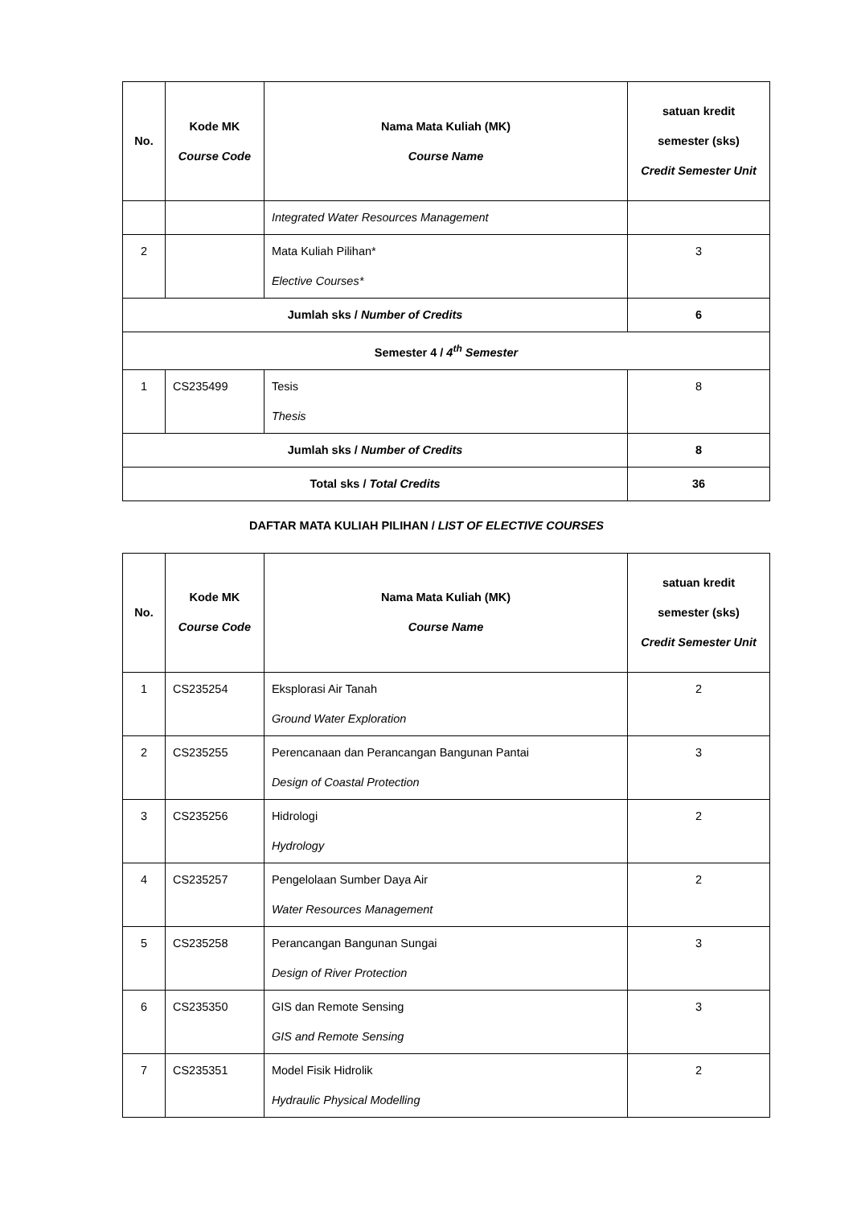| No. | Kode MK Course Code | Nama Mata Kuliah (MK) Course Name | satuan kredit semester (sks) Credit Semester Unit |
| --- | --- | --- | --- |
| | | Integrated Water Resources Management | |
| 2 | | Mata Kuliah Pilihan* Elective Courses* | 3 |
| Jumlah sks / Number of Credits | | | 6 |
| Semester 4 / 4<sup>th</sup> Semester | | | |
| 1 | CS235499 | Tesis Thesis | 8 |
| Jumlah sks / Number of Credits | | | 8 |
| Total sks / Total Credits | | | 36 |
DAFTAR MATA KULIAH PILIHAN / LIST OF ELECTIVE COURSES
| No. | Kode MK Course Code | Nama Mata Kuliah (MK) Course Name | satuan kredit semester (sks) Credit Semester Unit |
| --- | --- | --- | --- |
| 1 | CS235254 | Eksplorasi Air Tanah Ground Water Exploration | 2 |
| 2 | CS235255 | Perencanaan dan Perancangan Bangunan Pantai Design of Coastal Protection | 3 |
| 3 | CS235256 | Hidrologi Hydrology | 2 |
| 4 | CS235257 | Pengelolaan Sumber Daya Air Water Resources Management | 2 |
| 5 | CS235258 | Perancangan Bangunan Sungai Design of River Protection | 3 |
| 6 | CS235350 | GIS dan Remote Sensing GIS and Remote Sensing | 3 |
| 7 | CS235351 | Model Fisik Hidrolik Hydraulic Physical Modelling | 2 |